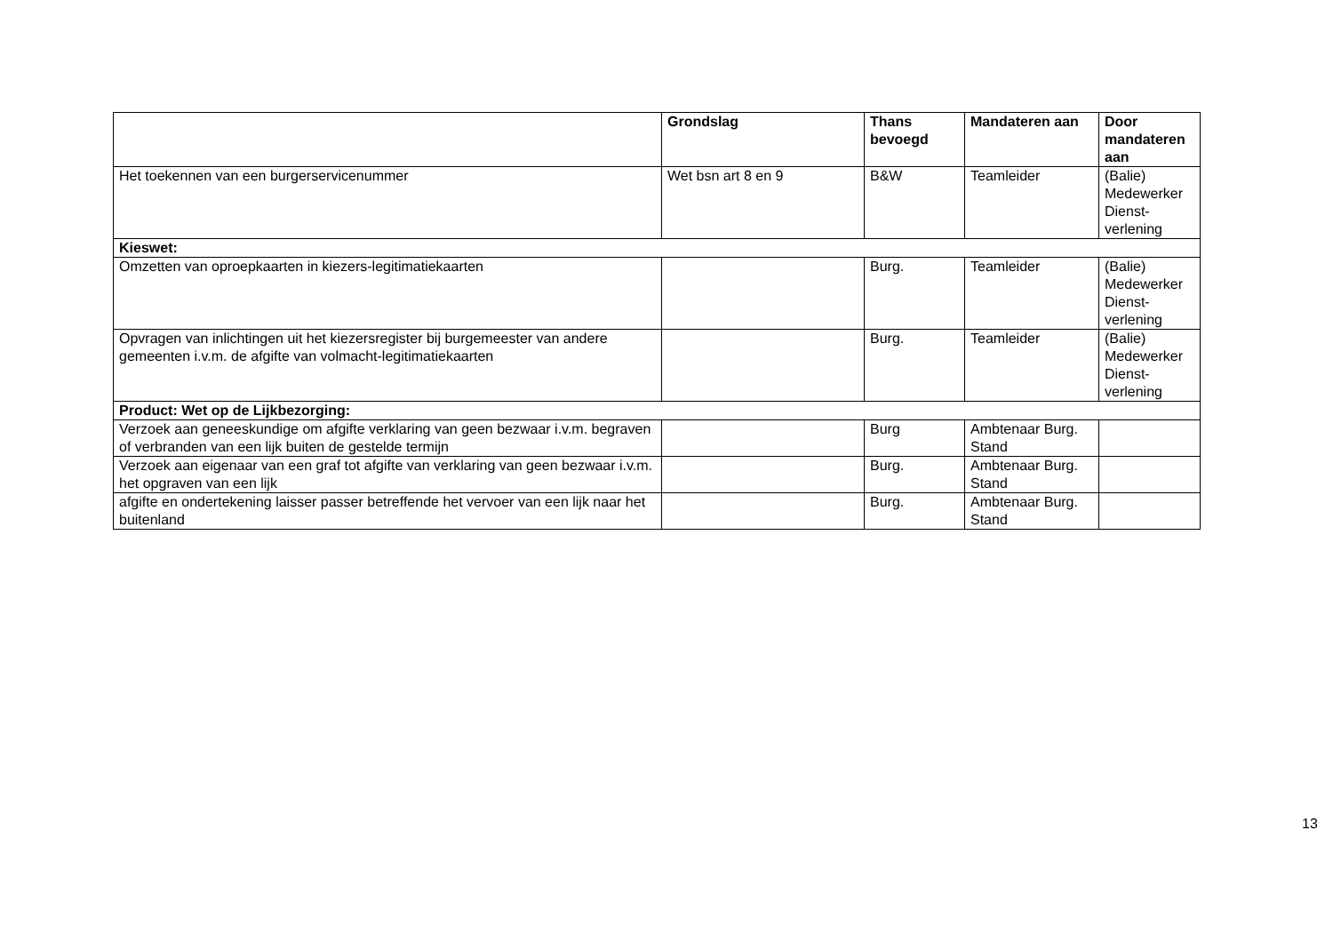| | Grondslag | Thans bevoegd | Mandateren aan | Door mandateren aan |
| --- | --- | --- | --- | --- |
| Het toekennen van een burgerservicenummer | Wet bsn art 8 en 9 | B&W | Teamleider | (Balie) Medewerker Dienst-verlening |
| Kieswet: | | | | |
| Omzetten van oproepkaarten in kiezers-legitimatiekaarten | | Burg. | Teamleider | (Balie) Medewerker Dienst-verlening |
| Opvragen van inlichtingen uit het kiezersregister bij burgemeester van andere gemeenten i.v.m. de afgifte van volmacht-legitimatiekaarten | | Burg. | Teamleider | (Balie) Medewerker Dienst-verlening |
| Product: Wet op de Lijkbezorging: | | | | |
| Verzoek aan geneeskundige om afgifte verklaring van geen bezwaar i.v.m. begraven of verbranden van een lijk buiten de gestelde termijn | | Burg | Ambtenaar Burg. Stand | |
| Verzoek aan eigenaar van een graf tot afgifte van verklaring van geen bezwaar i.v.m. het opgraven van een lijk | | Burg. | Ambtenaar Burg. Stand | |
| afgifte en ondertekening laisser passer betreffende het vervoer van een lijk naar het buitenland | | Burg. | Ambtenaar Burg. Stand | |
13